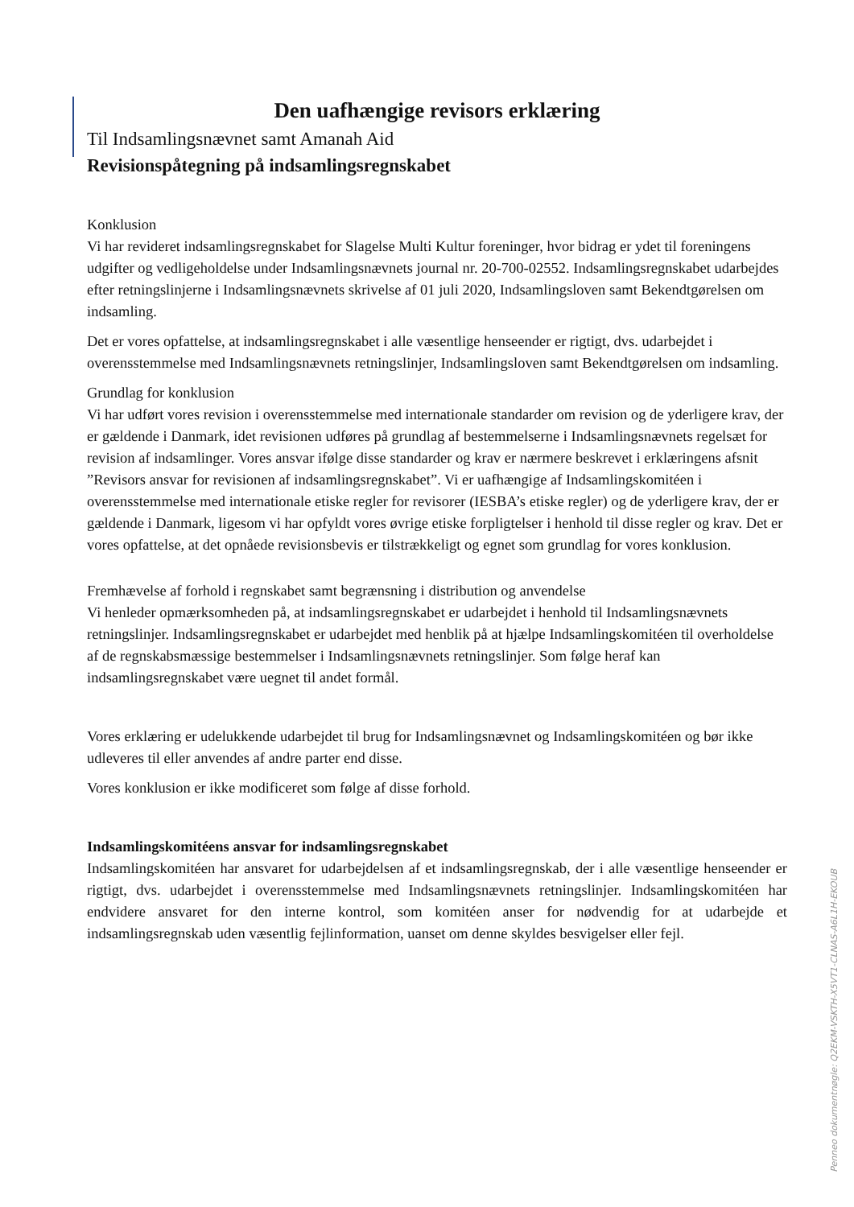Den uafhængige revisors erklæring
Til Indsamlingsnævnet samt Amanah Aid
Revisionspåtegning på indsamlingsregnskabet
Konklusion
Vi har revideret indsamlingsregnskabet for Slagelse Multi Kultur foreninger, hvor bidrag er ydet til foreningens udgifter og vedligeholdelse under Indsamlingsnævnets journal nr. 20-700-02552. Indsamlingsregnskabet udarbejdes efter retningslinjerne i Indsamlingsnævnets skrivelse af 01 juli 2020, Indsamlingsloven samt Bekendtgørelsen om indsamling.
Det er vores opfattelse, at indsamlingsregnskabet i alle væsentlige henseender er rigtigt, dvs. udarbejdet i overensstemmelse med Indsamlingsnævnets retningslinjer, Indsamlingsloven samt Bekendtgørelsen om indsamling.
Grundlag for konklusion
Vi har udført vores revision i overensstemmelse med internationale standarder om revision og de yderligere krav, der er gældende i Danmark, idet revisionen udføres på grundlag af bestemmelserne i Indsamlingsnævnets regelsæt for revision af indsamlinger. Vores ansvar ifølge disse standarder og krav er nærmere beskrevet i erklæringens afsnit ”Revisors ansvar for revisionen af indsamlingsregnskabet”. Vi er uafhængige af Indsamlingskomitéen i overensstemmelse med internationale etiske regler for revisorer (IESBA’s etiske regler) og de yderligere krav, der er gældende i Danmark, ligesom vi har opfyldt vores øvrige etiske forpligtelser i henhold til disse regler og krav. Det er vores opfattelse, at det opnåede revisionsbevis er tilstrækkeligt og egnet som grundlag for vores konklusion.
Fremhævelse af forhold i regnskabet samt begrænsning i distribution og anvendelse
Vi henleder opmærksomheden på, at indsamlingsregnskabet er udarbejdet i henhold til Indsamlingsnævnets retningslinjer. Indsamlingsregnskabet er udarbejdet med henblik på at hjælpe Indsamlingskomitéen til overholdelse af de regnskabsmæssige bestemmelser i Indsamlingsnævnets retningslinjer. Som følge heraf kan indsamlingsregnskabet være uegnet til andet formål.
Vores erklæring er udelukkende udarbejdet til brug for Indsamlingsnævnet og Indsamlingskomitéen og bør ikke udleveres til eller anvendes af andre parter end disse.
Vores konklusion er ikke modificeret som følge af disse forhold.
Indsamlingskomitéens ansvar for indsamlingsregnskabet
Indsamlingskomitéen har ansvaret for udarbejdelsen af et indsamlingsregnskab, der i alle væsentlige henseender er rigtigt, dvs. udarbejdet i overensstemmelse med Indsamlingsnævnets retningslinjer. Indsamlingskomitéen har endvidere ansvaret for den interne kontrol, som komitéen anser for nødvendig for at udarbejde et indsamlingsregnskab uden væsentlig fejlinformation, uanset om denne skyldes besvigelser eller fejl.
Penneo dokumentnøgle: Q2EKM-VSKTH-X5VT1-CLNAS-A6L1H-EKOUB